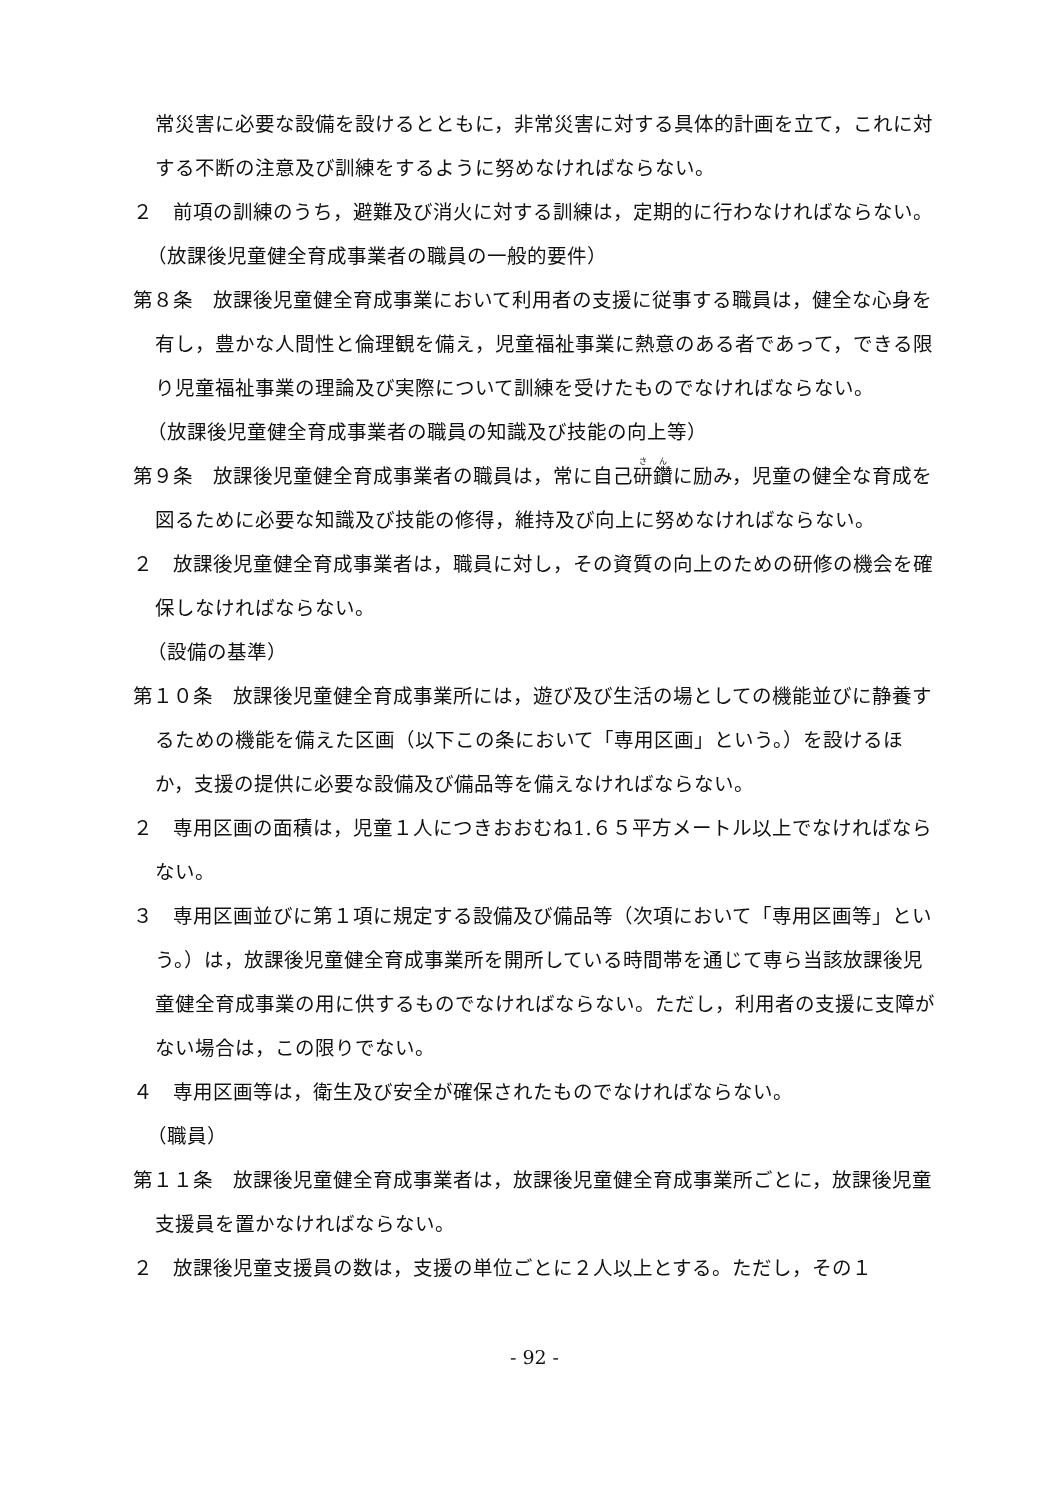常災害に必要な設備を設けるとともに，非常災害に対する具体的計画を立て，これに対する不断の注意及び訓練をするように努めなければならない。
２　前項の訓練のうち，避難及び消火に対する訓練は，定期的に行わなければならない。
（放課後児童健全育成事業者の職員の一般的要件）
第８条　放課後児童健全育成事業において利用者の支援に従事する職員は，健全な心身を有し，豊かな人間性と倫理観を備え，児童福祉事業に熱意のある者であって，できる限り児童福祉事業の理論及び実際について訓練を受けたものでなければならない。
（放課後児童健全育成事業者の職員の知識及び技能の向上等）
第９条　放課後児童健全育成事業者の職員は，常に自己研鑽に励み，児童の健全な育成を図るために必要な知識及び技能の修得，維持及び向上に努めなければならない。
２　放課後児童健全育成事業者は，職員に対し，その資質の向上のための研修の機会を確保しなければならない。
（設備の基準）
第１０条　放課後児童健全育成事業所には，遊び及び生活の場としての機能並びに静養するための機能を備えた区画（以下この条において「専用区画」という。）を設けるほか，支援の提供に必要な設備及び備品等を備えなければならない。
２　専用区画の面積は，児童１人につきおおむね1.６５平方メートル以上でなければならない。
３　専用区画並びに第１項に規定する設備及び備品等（次項において「専用区画等」という。）は，放課後児童健全育成事業所を開所している時間帯を通じて専ら当該放課後児童健全育成事業の用に供するものでなければならない。ただし，利用者の支援に支障がない場合は，この限りでない。
４　専用区画等は，衛生及び安全が確保されたものでなければならない。
（職員）
第１１条　放課後児童健全育成事業者は，放課後児童健全育成事業所ごとに，放課後児童支援員を置かなければならない。
２　放課後児童支援員の数は，支援の単位ごとに２人以上とする。ただし，その１
- 92 -